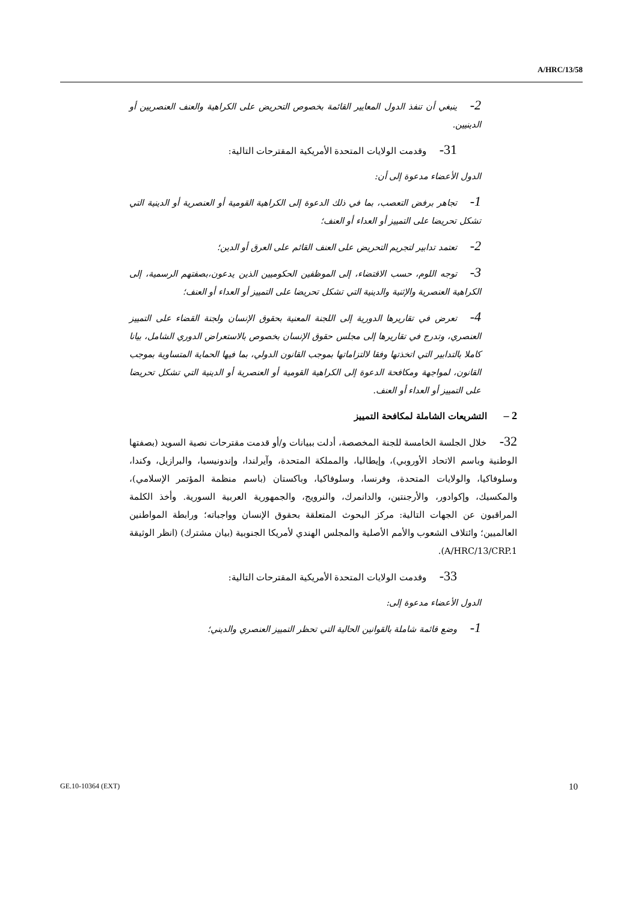A/HRC/13/58
2-ينبغي أن تنفذ الدول المعايير القائمة بخصوص التحريض على الكراهية والعنف العنصريين أو الدينيين.
31-وقدمت الولايات المتحدة الأمريكية المقترحات التالية:
الدول الأعضاء مدعوة إلى أن:
1-تجاهر برفض التعصب، بما في ذلك الدعوة إلى الكراهية القومية أو العنصرية أو الدينية التي تشكل تحريضا على التمييز أو العداء أو العنف؛
2-تعتمد تدابير لتجريم التحريض على العنف القائم على العرق أو الدين؛
3-توجه اللوم، حسب الاقتضاء، إلى الموظفين الحكوميين الذين يدعون،بصفتهم الرسمية، إلى الكراهية العنصرية والإثنية والدينية التي تشكل تحريضا على التمييز أو العداء أو العنف؛
4-تعرض في تقاريرها الدورية إلى اللجنة المعنية بحقوق الإنسان ولجنة القضاء على التمييز العنصري، وتدرج في تقاريرها إلى مجلس حقوق الإنسان بخصوص بالاستعراض الدوري الشامل، بيانا كاملا بالتدابير التي اتخذتها وفقا لالتزاماتها بموجب القانون الدولي، بما فيها الحماية المتساوية بموجب القانون، لمواجهة ومكافحة الدعوة إلى الكراهية القومية أو العنصرية أو الدينية التي تشكل تحريضا على التمييز أو العداء أو العنف.
2 – التشريعات الشاملة لمكافحة التمييز
32-خلال الجلسة الخامسة للجنة المخصصة، أدلت ببيانات و/أو قدمت مقترحات نصية السويد (بصفتها الوطنية وباسم الاتحاد الأوروبي)، وإيطاليا، والمملكة المتحدة، وآيرلندا، وإندونيسيا، والبرازيل، وكندا، وسلوفاكيا، والولايات المتحدة، وفرنسا، وسلوفاكيا، وباكستان (باسم منظمة المؤتمر الإسلامي)، والمكسيك، وإكوادور، والأرجنتين، والدانمرك، والنرويج، والجمهورية العربية السورية. وأخذ الكلمة المراقبون عن الجهات التالية: مركز البحوث المتعلقة بحقوق الإنسان وواجباته؛ ورابطة المواطنين العالميين؛ وائتلاف الشعوب والأمم الأصلية والمجلس الهندي لأمريكا الجنوبية (بيان مشترك) (انظر الوثيقة A/HRC/13/CRP.1).
33-وقدمت الولايات المتحدة الأمريكية المقترحات التالية:
الدول الأعضاء مدعوة إلى:
1-وضع قائمة شاملة بالقوانين الحالية التي تحظر التمييز العنصري والديني؛
GE.10-10364 (EXT) 10